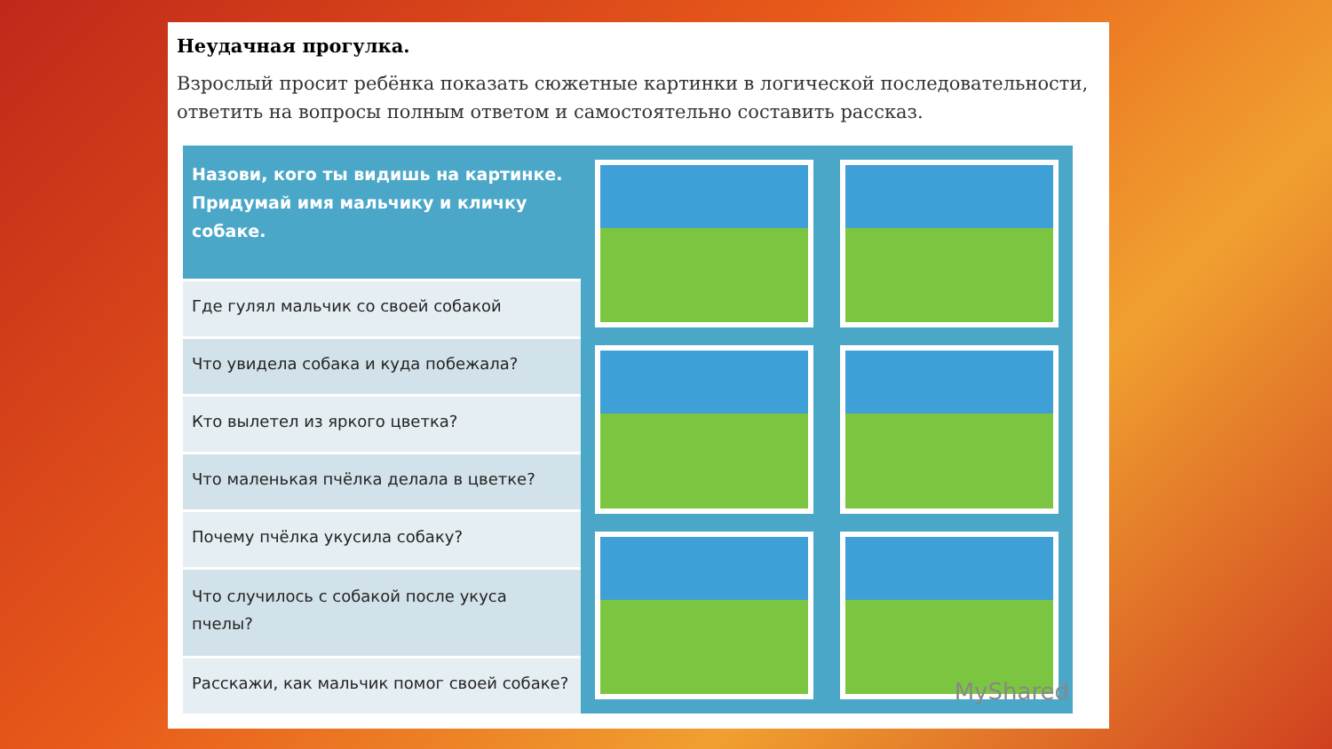Неудачная прогулка.
Взрослый просит ребёнка показать сюжетные картинки в логической последовательности, ответить на вопросы полным ответом и самостоятельно составить рассказ.
| Назови, кого ты видишь на картинке. Придумай имя мальчику и кличку собаке. |
| --- |
| Где гулял мальчик со своей собакой |
| Что увидела собака и куда побежала? |
| Кто вылетел из яркого цветка? |
| Что маленькая пчёлка делала в цветке? |
| Почему пчёлка укусила собаку? |
| Что случилось с собакой после укуса пчелы? |
| Расскажи, как мальчик помог своей собаке? |
MyShared